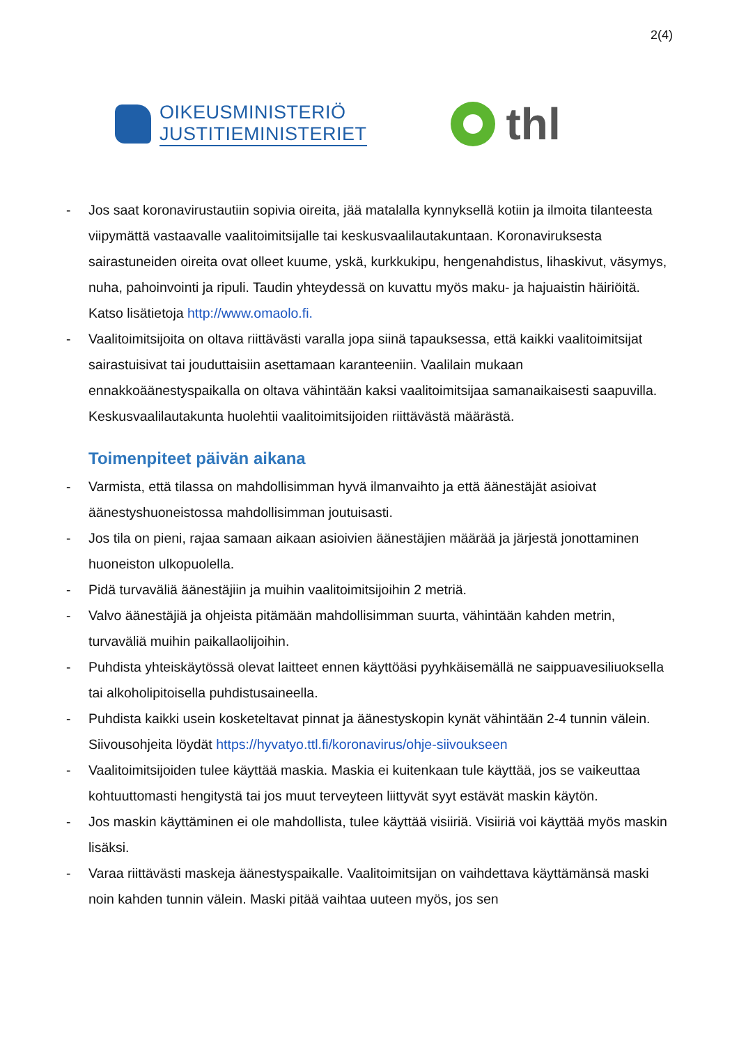2(4)
OIKEUSMINISTERIÖ
JUSTITIEMINISTERIET
thl
- Jos saat koronavirustautiin sopivia oireita, jää matalalla kynnyksellä kotiin ja ilmoita tilanteesta viipymättä vastaavalle vaalitoimitsijalle tai keskusvaalilautakuntaan. Koronaviruksesta sairastuneiden oireita ovat olleet kuume, yskä, kurkkukipu, hengenahdistus, lihaskivut, väsymys, nuha, pahoinvointi ja ripuli. Taudin yhteydessä on kuvattu myös maku- ja hajuaistin häiriöitä. Katso lisätietoja http://www.omaolo.fi.
- Vaalitoimitsijoita on oltava riittävästi varalla jopa siinä tapauksessa, että kaikki vaalitoimitsijat sairastuisivat tai jouduttaisiin asettamaan karanteeniin. Vaalilain mukaan ennakkoäänestyspaikalla on oltava vähintään kaksi vaalitoimitsijaa samanaikaisesti saapuvilla. Keskusvaalilautakunta huolehtii vaalitoimitsijoiden riittävästä määrästä.
Toimenpiteet päivän aikana
- Varmista, että tilassa on mahdollisimman hyvä ilmanvaihto ja että äänestäjät asioivat äänestyshuoneistossa mahdollisimman joutuisasti.
- Jos tila on pieni, rajaa samaan aikaan asioivien äänestäjien määrää ja järjestä jonottaminen huoneiston ulkopuolella.
- Pidä turvaväliä äänestäjiin ja muihin vaalitoimitsijoihin 2 metriä.
- Valvo äänestäjiä ja ohjeista pitämään mahdollisimman suurta, vähintään kahden metrin, turvaväliä muihin paikallaolijoihin.
- Puhdista yhteiskäytössä olevat laitteet ennen käyttöäsi pyyhkäisemällä ne saippuavesiliuoksella tai alkoholipitoisella puhdistusaineella.
- Puhdista kaikki usein kosketeltavat pinnat ja äänestyskopin kynät vähintään 2-4 tunnin välein. Siivousohjeita löydät https://hyvatyo.ttl.fi/koronavirus/ohje-siivoukseen
- Vaalitoimitsijoiden tulee käyttää maskia. Maskia ei kuitenkaan tule käyttää, jos se vaikeuttaa kohtuuttomasti hengitystä tai jos muut terveyteen liittyvät syyt estävät maskin käytön.
- Jos maskin käyttäminen ei ole mahdollista, tulee käyttää visiiriä. Visiiriä voi käyttää myös maskin lisäksi.
- Varaa riittävästi maskeja äänestyspaikalle. Vaalitoimitsijan on vaihdettava käyttämänsä maski noin kahden tunnin välein. Maski pitää vaihtaa uuteen myös, jos sen